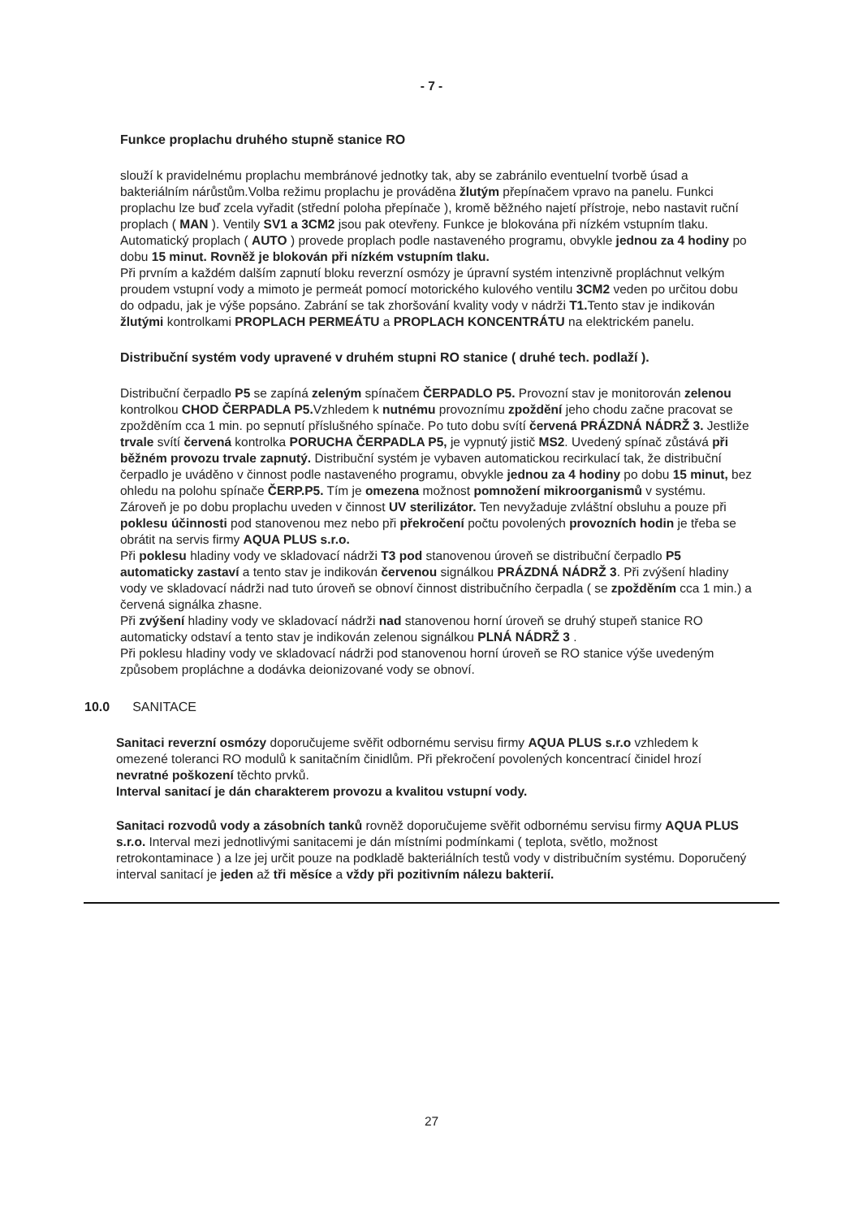- 7 -
Funkce proplachu druhého stupně stanice RO
slouží k pravidelnému proplachu membránové jednotky tak, aby se zabránilo eventuelní tvorbě úsad a bakteriálním nárůstům.Volba režimu proplachu je prováděna žlutým přepínačem vpravo na panelu. Funkci proplachu lze buď zcela vyřadit (střední poloha přepínače ), kromě běžného najetí přístroje, nebo nastavit ruční proplach ( MAN ). Ventily SV1 a 3CM2 jsou pak otevřeny. Funkce je blokována při nízkém vstupním tlaku. Automatický proplach ( AUTO ) provede proplach podle nastaveného programu, obvykle jednou za 4 hodiny po dobu 15 minut. Rovněž je blokován při nízkém vstupním tlaku.
Při prvním a každém dalším zapnutí bloku reverzní osmózy je úpravní systém intenzivně propláchnut velkým proudem vstupní vody a mimoto je permeát pomocí motorického kulového ventilu 3CM2 veden po určitou dobu do odpadu, jak je výše popsáno. Zabrání se tak zhoršování kvality vody v nádrži T1. Tento stav je indikován žlutými kontrolkami PROPLACH PERMEÁTU a PROPLACH KONCENTRÁTU na elektrickém panelu.
Distribuční systém vody upravené v druhém stupni RO stanice ( druhé tech. podlaží ).
Distribuční čerpadlo P5 se zapíná zeleným spínačem ČERPADLO P5. Provozní stav je monitorován zelenou kontrolkou CHOD ČERPADLA P5. Vzhledem k nutnému provoznímu zpoždění jeho chodu začne pracovat se zpožděním cca 1 min. po sepnutí příslušného spínače. Po tuto dobu svítí červená PRÁZDNÁ NÁDRŽ 3. Jestliže trvale svítí červená kontrolka PORUCHA ČERPADLA P5, je vypnutý jistič MS2. Uvedený spínač zůstává při běžném provozu trvale zapnutý. Distribuční systém je vybaven automatickou recirkulací tak, že distribuční čerpadlo je uváděno v činnost podle nastaveného programu, obvykle jednou za 4 hodiny po dobu 15 minut, bez ohledu na polohu spínače ČERP.P5. Tím je omezena možnost pomnožení mikroorganismů v systému. Zároveň je po dobu proplachu uveden v činnost UV sterilizátor. Ten nevyžaduje zvláštní obsluhu a pouze při poklesu účinnosti pod stanovenou mez nebo při překročení počtu povolených provozních hodin je třeba se obrátit na servis firmy AQUA PLUS s.r.o.
Při poklesu hladiny vody ve skladovací nádrži T3 pod stanovenou úroveň se distribuční čerpadlo P5 automaticky zastaví a tento stav je indikován červenou signálkou PRÁZDNÁ NÁDRŽ 3. Při zvýšení hladiny vody ve skladovací nádrži nad tuto úroveň se obnoví činnost distribučního čerpadla ( se zpožděním cca 1 min.) a červená signálka zhasne.
Při zvýšení hladiny vody ve skladovací nádrži nad stanovenou horní úroveň se druhý stupeň stanice RO automaticky odstaví a tento stav je indikován zelenou signálkou PLNÁ NÁDRŽ 3 .
Při poklesu hladiny vody ve skladovací nádrži pod stanovenou horní úroveň se RO stanice výše uvedeným způsobem propláchne a dodávka deionizované vody se obnoví.
10.0 SANITACE
Sanitaci reverzní osmózy doporučujeme svěřit odbornému servisu firmy AQUA PLUS s.r.o vzhledem k omezené toleranci RO modulů k sanitačním činidlům. Při překročení povolených koncentrací činidel hrozí nevratné poškození těchto prvků.
Interval sanitací je dán charakterem provozu a kvalitou vstupní vody.
Sanitaci rozvodů vody a zásobních tanků rovněž doporučujeme svěřit odbornému servisu firmy AQUA PLUS s.r.o. Interval mezi jednotlivými sanitacemi je dán místními podmínkami ( teplota, světlo, možnost retrokontaminace ) a lze jej určit pouze na podkladě bakteriálních testů vody v distribučním systému. Doporučený interval sanitací je jeden až tři měsíce a vždy při pozitivním nálezu bakterií.
27